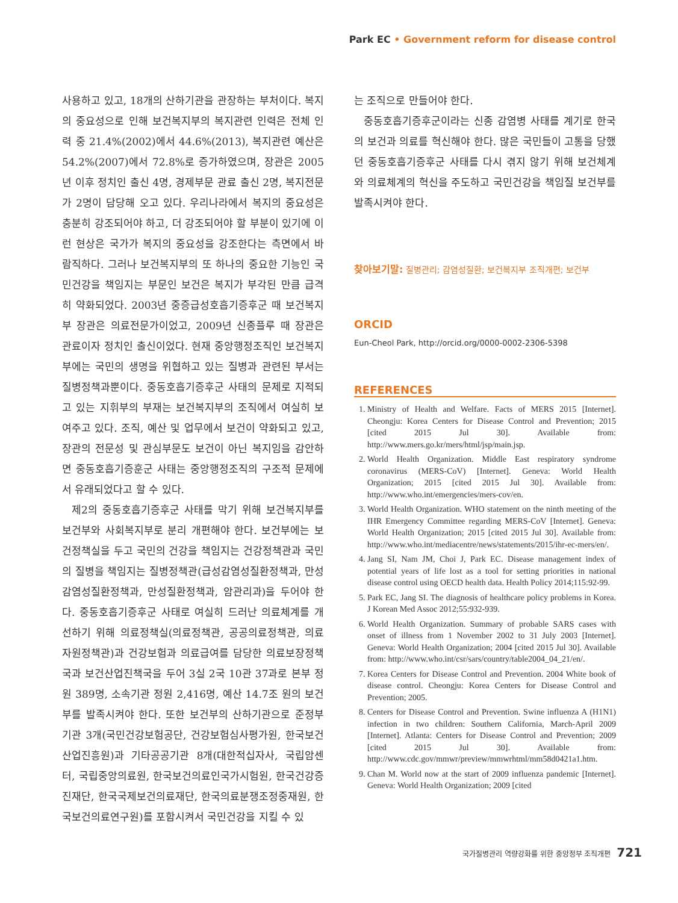Park EC • Government reform for disease control
사용하고 있고, 18개의 산하기관을 관장하는 부처이다. 복지의 중요성으로 인해 보건복지부의 복지관련 인력은 전체 인력 중 21.4%(2002)에서 44.6%(2013), 복지관련 예산은 54.2%(2007)에서 72.8%로 증가하였으며, 장관은 2005년 이후 정치인 출신 4명, 경제부문 관료 출신 2명, 복지전문가 2명이 담당해 오고 있다. 우리나라에서 복지의 중요성은 충분히 강조되어야 하고, 더 강조되어야 할 부분이 있기에 이런 현상은 국가가 복지의 중요성을 강조한다는 측면에서 바람직하다. 그러나 보건복지부의 또 하나의 중요한 기능인 국민건강을 책임지는 부문인 보건은 복지가 부각된 만큼 급격히 약화되었다. 2003년 중증급성호흡기증후군 때 보건복지부 장관은 의료전문가이었고, 2009년 신종플루 때 장관은 관료이자 정치인 출신이었다. 현재 중앙행정조직인 보건복지부에는 국민의 생명을 위협하고 있는 질병과 관련된 부서는 질병정책과뿐이다. 중동호흡기증후군 사태의 문제로 지적되고 있는 지휘부의 부재는 보건복지부의 조직에서 여실히 보여주고 있다. 조직, 예산 및 업무에서 보건이 약화되고 있고, 장관의 전문성 및 관심부문도 보건이 아닌 복지임을 감안하면 중동호흡기증훈군 사태는 중앙행정조직의 구조적 문제에서 유래되었다고 할 수 있다.
제2의 중동호흡기증후군 사태를 막기 위해 보건복지부를 보건부와 사회복지부로 분리 개편해야 한다. 보건부에는 보건정책실을 두고 국민의 건강을 책임지는 건강정책관과 국민의 질병을 책임지는 질병정책관(급성감염성질환정책과, 만성감염성질환정책과, 만성질환정책과, 암관리과)을 두어야 한다. 중동호흡기증후군 사태로 여실히 드러난 의료체계를 개선하기 위해 의료정책실(의료정책관, 공공의료정책관, 의료자원정책관)과 건강보험과 의료급여를 담당한 의료보장정책국과 보건산업진책국을 두어 3실 2국 10관 37과로 본부 정원 389명, 소속기관 정원 2,416명, 예산 14.7조 원의 보건부를 발족시켜야 한다. 또한 보건부의 산하기관으로 준정부기관 3개(국민건강보험공단, 건강보험심사평가원, 한국보건산업진흥원)과 기타공공기관 8개(대한적십자사, 국립암센터, 국립중앙의료원, 한국보건의료인국가시험원, 한국건강증진재단, 한국국제보건의료재단, 한국의료분쟁조정중재원, 한국보건의료연구원)를 포함시켜서 국민건강을 지킬 수 있
는 조직으로 만들어야 한다.
중동호흡기증후군이라는 신종 감염병 사태를 계기로 한국의 보건과 의료를 혁신해야 한다. 많은 국민들이 고통을 당했던 중동호흡기증후군 사태를 다시 겪지 않기 위해 보건체계와 의료체계의 혁신을 주도하고 국민건강을 책임질 보건부를 발족시켜야 한다.
찾아보기말: 질병관리; 감염성질환; 보건복지부 조직개편; 보건부
ORCID
Eun-Cheol Park, http://orcid.org/0000-0002-2306-5398
REFERENCES
1. Ministry of Health and Welfare. Facts of MERS 2015 [Internet]. Cheongju: Korea Centers for Disease Control and Prevention; 2015 [cited 2015 Jul 30]. Available from: http://www.mers.go.kr/mers/html/jsp/main.jsp.
2. World Health Organization. Middle East respiratory syndrome coronavirus (MERS-CoV) [Internet]. Geneva: World Health Organization; 2015 [cited 2015 Jul 30]. Available from: http://www.who.int/emergencies/mers-cov/en.
3. World Health Organization. WHO statement on the ninth meeting of the IHR Emergency Committee regarding MERS-CoV [Internet]. Geneva: World Health Organization; 2015 [cited 2015 Jul 30]. Available from: http://www.who.int/mediacentre/news/statements/2015/ihr-ec-mers/en/.
4. Jang SI, Nam JM, Choi J, Park EC. Disease management index of potential years of life lost as a tool for setting priorities in national disease control using OECD health data. Health Policy 2014;115:92-99.
5. Park EC, Jang SI. The diagnosis of healthcare policy problems in Korea. J Korean Med Assoc 2012;55:932-939.
6. World Health Organization. Summary of probable SARS cases with onset of illness from 1 November 2002 to 31 July 2003 [Internet]. Geneva: World Health Organization; 2004 [cited 2015 Jul 30]. Available from: http://www.who.int/csr/sars/country/table2004_04_21/en/.
7. Korea Centers for Disease Control and Prevention. 2004 White book of disease control. Cheongju: Korea Centers for Disease Control and Prevention; 2005.
8. Centers for Disease Control and Prevention. Swine influenza A (H1N1) infection in two children: Southern California, March-April 2009 [Internet]. Atlanta: Centers for Disease Control and Prevention; 2009 [cited 2015 Jul 30]. Available from: http://www.cdc.gov/mmwr/preview/mmwrhtml/mm58d0421a1.htm.
9. Chan M. World now at the start of 2009 influenza pandemic [Internet]. Geneva: World Health Organization; 2009 [cited
국가질병관리 역량강화를 위한 중앙정부 조직개편 721